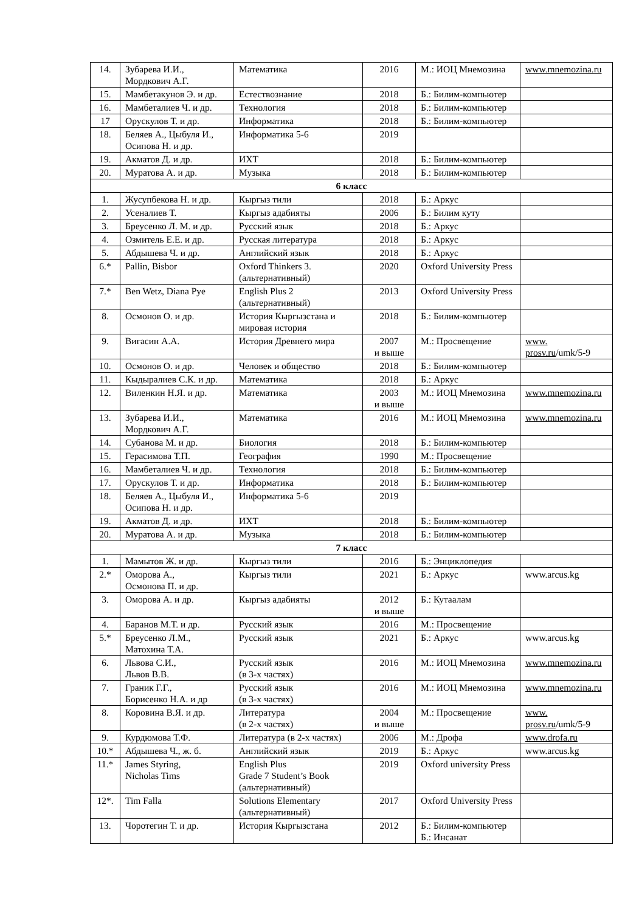| 14. | Зубарева И.И., Мордкович А.Г. | Математика | 2016 | М.: ИОЦ Мнемозина | www.mnemozina.ru |
| 15. | Мамбетакунов Э. и др. | Естествознание | 2018 | Б.: Билим-компьютер | |
| 16. | Мамбеталиев Ч. и др. | Технология | 2018 | Б.: Билим-компьютер | |
| 17 | Орускулов Т. и др. | Информатика | 2018 | Б.: Билим-компьютер | |
| 18. | Беляев А., Цыбуля И., Осипова Н. и др. | Информатика 5-6 | 2019 | | |
| 19. | Акматов Д. и др. | ИХТ | 2018 | Б.: Билим-компьютер | |
| 20. | Муратова А. и др. | Музыка | 2018 | Б.: Билим-компьютер | |
| 6 класс | | | | | |
| 1. | Жусупбекова Н. и др. | Кыргыз тили | 2018 | Б.: Аркус | |
| 2. | Усеналиев Т. | Кыргыз адабияты | 2006 | Б.: Билим куту | |
| 3. | Бреусенко Л. М. и др. | Русский язык | 2018 | Б.: Аркус | |
| 4. | Озмитель Е.Е. и др. | Русская литература | 2018 | Б.: Аркус | |
| 5. | Абдышева Ч. и др. | Английский язык | 2018 | Б.: Аркус | |
| 6.* | Pallin, Bisbor | Oxford Thinkers 3. (альтернативный) | 2020 | Oxford University Press | |
| 7.* | Ben Wetz, Diana Pye | English Plus 2 (альтернативный) | 2013 | Oxford University Press | |
| 8. | Осмонов О. и др. | История Кыргызстана и мировая история | 2018 | Б.: Билим-компьютер | |
| 9. | Вигасин А.А. | История Древнего мира | 2007 и выше | М.: Просвещение | www. prosv.ru /umk/5-9 |
| 10. | Осмонов О. и др. | Человек и общество | 2018 | Б.: Билим-компьютер | |
| 11. | Кыдыралиев С.К. и др. | Математика | 2018 | Б.: Аркус | |
| 12. | Виленкин Н.Я. и др. | Математика | 2003 и выше | М.: ИОЦ Мнемозина | www.mnemozina.ru |
| 13. | Зубарева И.И., Мордкович А.Г. | Математика | 2016 | М.: ИОЦ Мнемозина | www.mnemozina.ru |
| 14. | Субанова М. и др. | Биология | 2018 | Б.: Билим-компьютер | |
| 15. | Герасимова Т.П. | География | 1990 | М.: Просвещение | |
| 16. | Мамбеталиев Ч. и др. | Технология | 2018 | Б.: Билим-компьютер | |
| 17. | Орускулов Т. и др. | Информатика | 2018 | Б.: Билим-компьютер | |
| 18. | Беляев А., Цыбуля И., Осипова Н. и др. | Информатика 5-6 | 2019 | | |
| 19. | Акматов Д. и др. | ИХТ | 2018 | Б.: Билим-компьютер | |
| 20. | Муратова А. и др. | Музыка | 2018 | Б.: Билим-компьютер | |
| 7 класс | | | | | |
| 1. | Мамытов Ж. и др. | Кыргыз тили | 2016 | Б.: Энциклопедия | |
| 2.* | Оморова А., Осмонова П. и др. | Кыргыз тили | 2021 | Б.: Аркус | www.arcus.kg |
| 3. | Оморова А. и др. | Кыргыз адабияты | 2012 и выше | Б.: Кутаалам | |
| 4. | Баранов М.Т. и др. | Русский язык | 2016 | М.: Просвещение | |
| 5.* | Бреусенко Л.М., Матохина Т.А. | Русский язык | 2021 | Б.: Аркус | www.arcus.kg |
| 6. | Львова С.И., Львов В.В. | Русский язык (в 3-х частях) | 2016 | М.: ИОЦ Мнемозина | www.mnemozina.ru |
| 7. | Граник Г.Г., Борисенко Н.А. и др | Русский язык (в 3-х частях) | 2016 | М.: ИОЦ Мнемозина | www.mnemozina.ru |
| 8. | Коровина В.Я. и др. | Литература (в 2-х частях) | 2004 и выше | М.: Просвещение | www. prosv.ru /umk/5-9 |
| 9. | Курдюмова Т.Ф. | Литература (в 2-х частях) | 2006 | М.: Дрофа | www.drofa.ru |
| 10.* | Абдышева Ч., ж. б. | Английский язык | 2019 | Б.: Аркус | www.arcus.kg |
| 11.* | James Styring, Nicholas Tims | English Plus Grade 7 Student’s Book (альтернативный) | 2019 | Oxford university Press | |
| 12*. | Tim Falla | Solutions Elementary (альтернативный) | 2017 | Oxford University Press | |
| 13. | Чоротегин Т. и др. | История Кыргызстана | 2012 | Б.: Билим-компьютер Б.: Инсанат | |